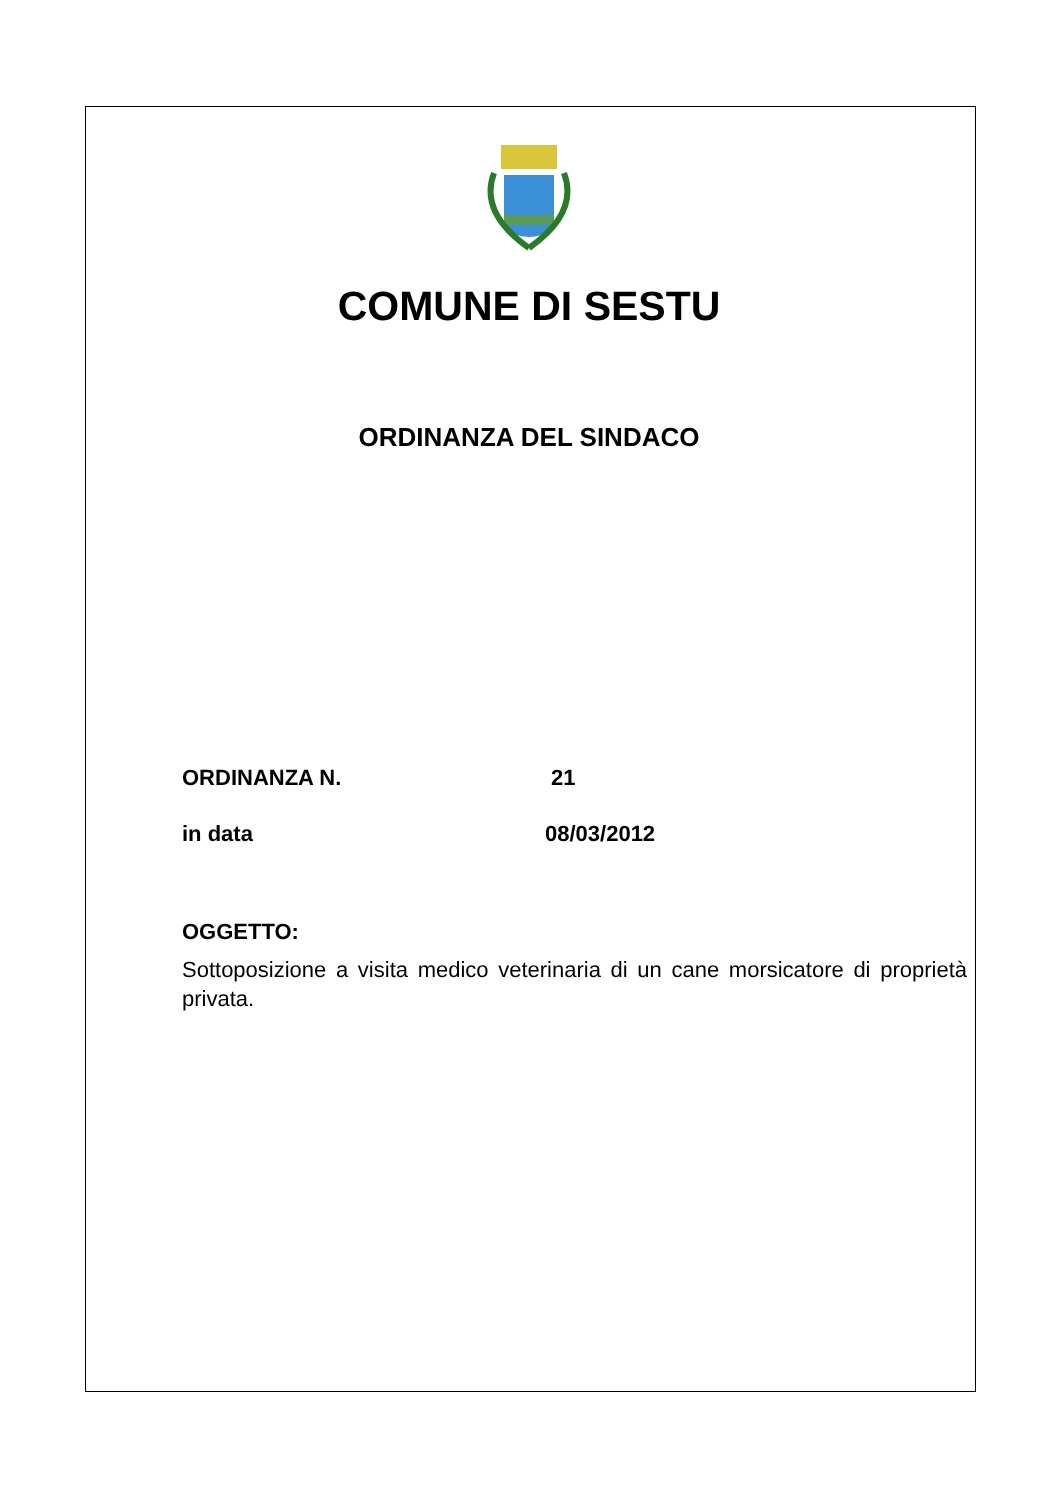COMUNE DI SESTU
ORDINANZA DEL SINDACO
ORDINANZA N. 21
in data 08/03/2012
OGGETTO:
Sottoposizione a visita medico veterinaria di un cane morsicatore di proprietà privata.